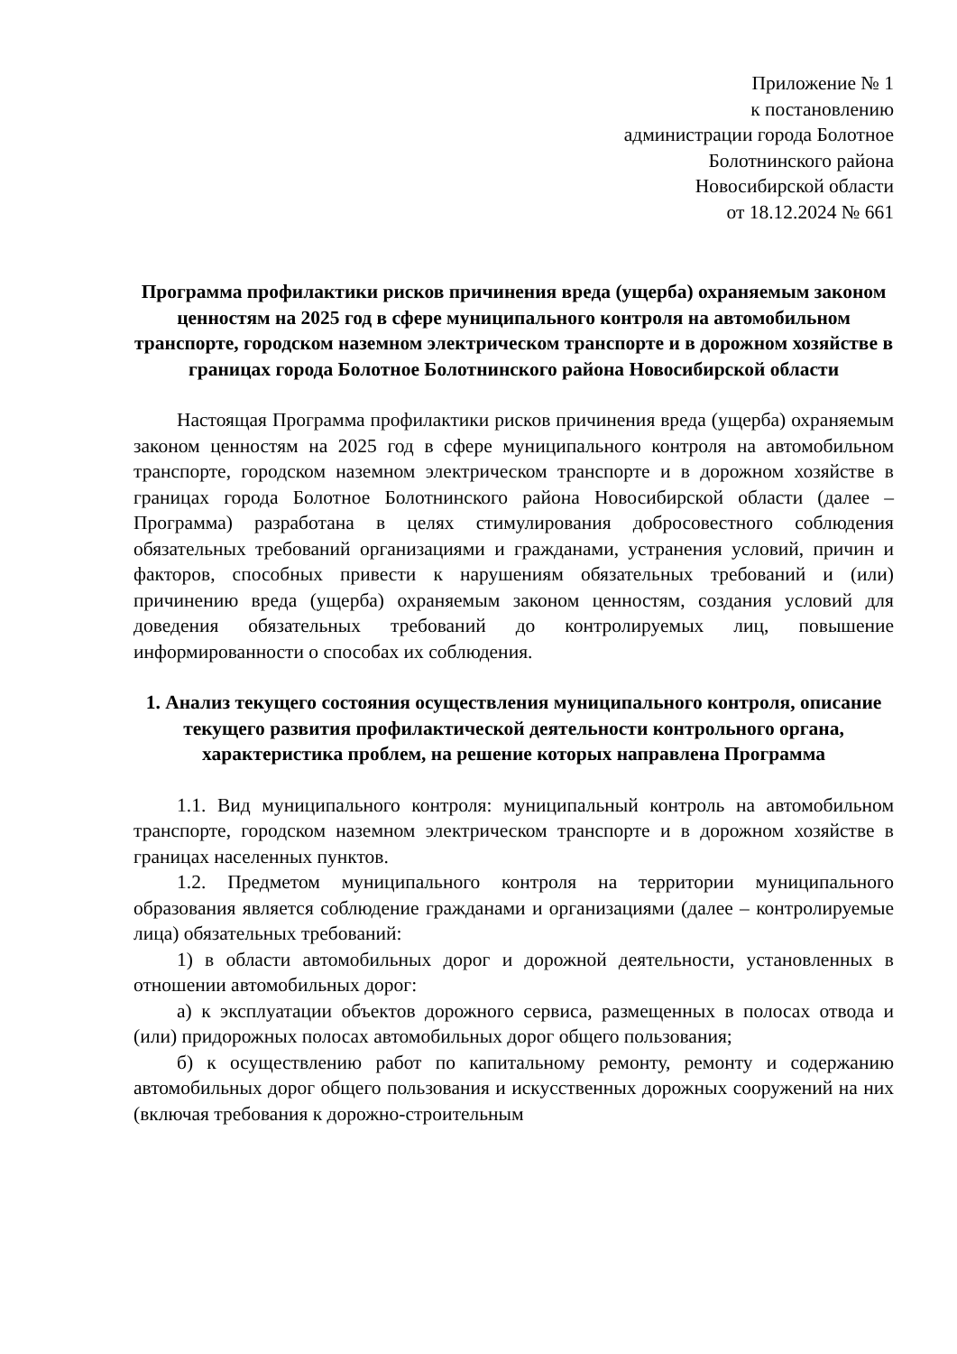Приложение № 1
к постановлению
администрации города Болотное
Болотнинского района
Новосибирской области
от 18.12.2024 № 661
Программа профилактики рисков причинения вреда (ущерба) охраняемым законом ценностям на 2025 год в сфере муниципального контроля на автомобильном транспорте, городском наземном электрическом транспорте и в дорожном хозяйстве в границах города Болотное Болотнинского района Новосибирской области
Настоящая Программа профилактики рисков причинения вреда (ущерба) охраняемым законом ценностям на 2025 год в сфере муниципального контроля на автомобильном транспорте, городском наземном электрическом транспорте и в дорожном хозяйстве в границах города Болотное Болотнинского района Новосибирской области (далее – Программа) разработана в целях стимулирования добросовестного соблюдения обязательных требований организациями и гражданами, устранения условий, причин и факторов, способных привести к нарушениям обязательных требований и (или) причинению вреда (ущерба) охраняемым законом ценностям, создания условий для доведения обязательных требований до контролируемых лиц, повышение информированности о способах их соблюдения.
1. Анализ текущего состояния осуществления муниципального контроля, описание текущего развития профилактической деятельности контрольного органа, характеристика проблем, на решение которых направлена Программа
1.1. Вид муниципального контроля: муниципальный контроль на автомобильном транспорте, городском наземном электрическом транспорте и в дорожном хозяйстве в границах населенных пунктов.
1.2. Предметом муниципального контроля на территории муниципального образования является соблюдение гражданами и организациями (далее – контролируемые лица) обязательных требований:
1) в области автомобильных дорог и дорожной деятельности, установленных в отношении автомобильных дорог:
а) к эксплуатации объектов дорожного сервиса, размещенных в полосах отвода и (или) придорожных полосах автомобильных дорог общего пользования;
б) к осуществлению работ по капитальному ремонту, ремонту и содержанию автомобильных дорог общего пользования и искусственных дорожных сооружений на них (включая требования к дорожно-строительным